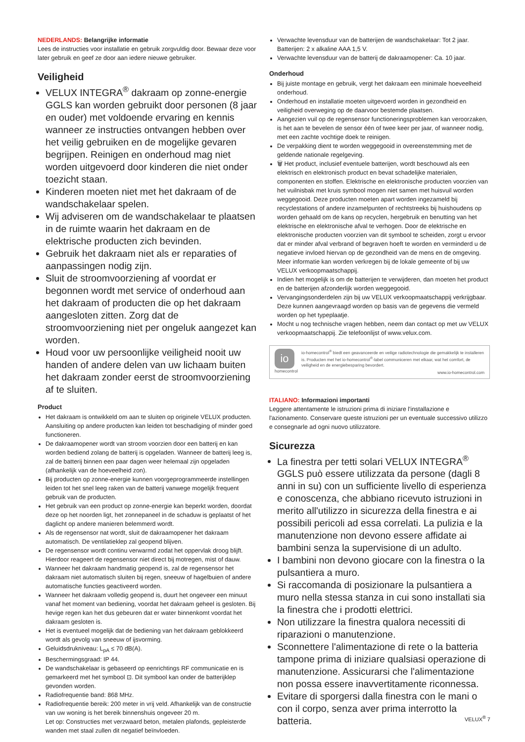NEDERLANDS: Belangrijke informatie
Lees de instructies voor installatie en gebruik zorgvuldig door. Bewaar deze voor later gebruik en geef ze door aan iedere nieuwe gebruiker.
Veiligheid
VELUX INTEGRA<sup>®</sup> dakraam op zonne-energie GGLS kan worden gebruikt door personen (8 jaar en ouder) met voldoende ervaring en kennis wanneer ze instructies ontvangen hebben over het veilig gebruiken en de mogelijke gevaren begrijpen. Reinigen en onderhoud mag niet worden uitgevoerd door kinderen die niet onder toezicht staan.
Kinderen moeten niet met het dakraam of de wandschakelaar spelen.
Wij adviseren om de wandschakelaar te plaatsen in de ruimte waarin het dakraam en de elektrische producten zich bevinden.
Gebruik het dakraam niet als er reparaties of aanpassingen nodig zijn.
Sluit de stroomvoorziening af voordat er begonnen wordt met service of onderhoud aan het dakraam of producten die op het dakraam aangesloten zitten. Zorg dat de stroomvoorziening niet per ongeluk aangezet kan worden.
Houd voor uw persoonlijke veiligheid nooit uw handen of andere delen van uw lichaam buiten het dakraam zonder eerst de stroomvoorziening af te sluiten.
Product
Het dakraam is ontwikkeld om aan te sluiten op originele VELUX producten. Aansluiting op andere producten kan leiden tot beschadiging of minder goed functioneren.
De dakraamopener wordt van stroom voorzien door een batterij en kan worden bediend zolang de batterij is opgeladen. Wanneer de batterij leeg is, zal de batterij binnen een paar dagen weer helemaal zijn opgeladen (afhankelijk van de hoeveelheid zon).
Bij producten op zonne-energie kunnen voorgeprogrammeerde instellingen leiden tot het snel leeg raken van de batterij vanwege mogelijk frequent gebruik van de producten.
Het gebruik van een product op zonne-energie kan beperkt worden, doordat deze op het noorden ligt, het zonnepaneel in de schaduw is geplaatst of het daglicht op andere manieren belemmerd wordt.
Als de regensensor nat wordt, sluit de dakraamopener het dakraam automatisch. De ventilatieklep zal geopend blijven.
De regensensor wordt continu verwarmd zodat het oppervlak droog blijft. Hierdoor reageert de regensensor niet direct bij motregen, mist of dauw.
Wanneer het dakraam handmatig geopend is, zal de regensensor het dakraam niet automatisch sluiten bij regen, sneeuw of hagelbuien of andere automatische functies geactiveerd worden.
Wanneer het dakraam volledig geopend is, duurt het ongeveer een minuut vanaf het moment van bediening, voordat het dakraam geheel is gesloten. Bij hevige regen kan het dus gebeuren dat er water binnenkomt voordat het dakraam gesloten is.
Het is eventueel mogelijk dat de bediening van het dakraam geblokkeerd wordt als gevolg van sneeuw of ijsvorming.
Geluidsdrukniveau: L<sub>pA</sub> ≤ 70 dB(A).
Beschermingsgraad: IP 44.
De wandschakelaar is gebaseerd op eenrichtings RF communicatie en is gemarkeerd met het symbool ⊡. Dit symbool kan onder de batterijklep gevonden worden.
Radiofrequentie band: 868 MHz.
Radiofrequentie bereik: 200 meter in vrij veld. Afhankelijk van de constructie van uw woning is het bereik binnenshuis ongeveer 20 m.
Let op: Constructies met verzwaard beton, metalen plafonds, gepleisterde wanden met staal zullen dit negatief beïnvloeden.
Verwachte levensduur van de batterijen de wandschakelaar: Tot 2 jaar. Batterijen: 2 x alkaline AAA 1,5 V.
Verwachte levensduur van de batterij de dakraamopener: Ca. 10 jaar.
Onderhoud
Bij juiste montage en gebruik, vergt het dakraam een minimale hoeveelheid onderhoud.
Onderhoud en installatie moeten uitgevoerd worden in gezondheid en veiligheid overweging op de daarvoor bestemde plaatsen.
Aangezien vuil op de regensensor functioneringsproblemen kan veroorzaken, is het aan te bevelen de sensor één of twee keer per jaar, of wanneer nodig, met een zachte vochtige doek te reinigen.
De verpakking dient te worden weggegooid in overeenstemming met de geldende nationale regelgeving.
🗑 Het product, inclusief eventuele batterijen, wordt beschouwd als een elektrisch en elektronisch product en bevat schadelijke materialen, componenten en stoffen. Elektrische en elektronische producten voorzien van het vuilnisbak met kruis symbool mogen niet samen met huisvuil worden weggegooid. Deze producten moeten apart worden ingezameld bij recyclestations of andere inzamelpunten of rechtstreeks bij huishoudens op worden gehaald om de kans op recyclen, hergebruik en benutting van het elektrische en elektronische afval te verhogen. Door de elektrische en elektronische producten voorzien van dit symbool te scheiden, zorgt u ervoor dat er minder afval verbrand of begraven hoeft te worden en verminderd u de negatieve invloed hiervan op de gezondheid van de mens en de omgeving. Meer informatie kan worden verkregen bij de lokale gemeente of bij uw VELUX verkoopmaatschappij.
Indien het mogelijk is om de batterijen te verwijderen, dan moeten het product en de batterijen afzonderlijk worden weggegooid.
Vervangingsonderdelen zijn bij uw VELUX verkoopmaatschappij verkrijgbaar. Deze kunnen aangevraagd worden op basis van de gegevens die vermeld worden op het typeplaatje.
Mocht u nog technische vragen hebben, neem dan contact op met uw VELUX verkoopmaatschappij. Zie telefoonlijst of www.velux.com.
io
homecontrol
io-homecontrol<sup>®</sup> biedt een geavanceerde en veilige radiotechnologie die gemakkelijk te installeren is. Producten met het io-homecontrol<sup>®</sup>-label communiceren met elkaar, wat het comfort, de veiligheid en de energiebesparing bevordert.
www.io-homecontrol.com
ITALIANO: Informazioni importanti
Leggere attentamente le istruzioni prima di iniziare l'installazione e l'azionamento. Conservare queste istruzioni per un eventuale successivo utilizzo e consegnarle ad ogni nuovo utilizzatore.
Sicurezza
La finestra per tetti solari VELUX INTEGRA<sup>®</sup> GGLS può essere utilizzata da persone (dagli 8 anni in su) con un sufficiente livello di esperienza e conoscenza, che abbiano ricevuto istruzioni in merito all'utilizzo in sicurezza della finestra e ai possibili pericoli ad essa correlati. La pulizia e la manutenzione non devono essere affidate ai bambini senza la supervisione di un adulto.
I bambini non devono giocare con la finestra o la pulsantiera a muro.
Si raccomanda di posizionare la pulsantiera a muro nella stessa stanza in cui sono installati sia la finestra che i prodotti elettrici.
Non utilizzare la finestra qualora necessiti di riparazioni o manutenzione.
Sconnettere l'alimentazione di rete o la batteria tampone prima di iniziare qualsiasi operazione di manutenzione. Assicurarsi che l'alimentazione non possa essere inavvertitamente riconnessa.
Evitare di sporgersi dalla finestra con le mani o con il corpo, senza aver prima interrotto la batteria.
VELUX<sup>®</sup> 7